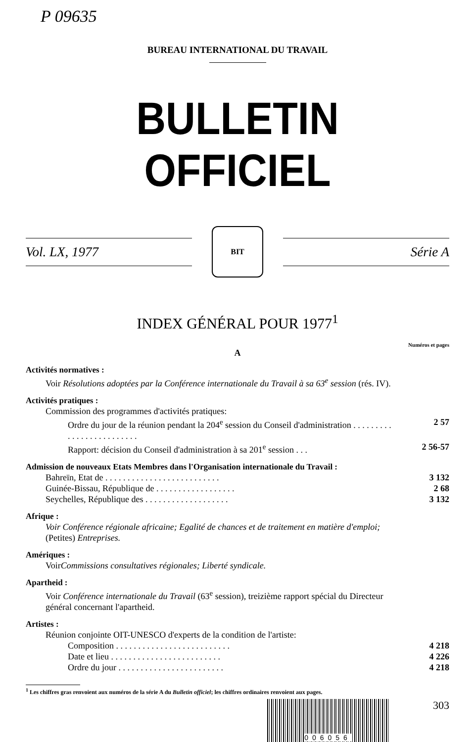P 09635
BUREAU INTERNATIONAL DU TRAVAIL
BULLETIN OFFICIEL
Vol. LX, 1977
BIT
Série A
INDEX GÉNÉRAL POUR 1977<sup>1</sup>
Numéros et pages
A
Activités normatives :
Voir Résolutions adoptées par la Conférence internationale du Travail à sa 63<sup>e</sup> session (rés. IV).
Activités pratiques :
Commission des programmes d'activités pratiques:
Ordre du jour de la réunion pendant la 204<sup>e</sup> session du Conseil d'administration . . . . . . . . . . . . . . . . . . . . . . . . .
2 57
Rapport: décision du Conseil d'administration à sa 201<sup>e</sup> session . . .
2 56-57
Admission de nouveaux Etats Membres dans l'Organisation internationale du Travail :
Bahreïn, Etat de . . . . . . . . . . . . . . . . . . . . . . . . . .
3 132
Guinée-Bissau, République de . . . . . . . . . . . . . . . . . . 2 68
Seychelles, République des . . . . . . . . . . . . . . . . . . . 3 132
Afrique :
Voir Conférence régionale africaine; Egalité de chances et de traitement en matière d'emploi; (Petites) Entreprises.
Amériques :
Voir Commissions consultatives régionales; Liberté syndicale.
Apartheid :
Voir Conférence internationale du Travail (63<sup>e</sup> session), treizième rapport spécial du Directeur général concernant l'apartheid.
Artistes :
Réunion conjointe OIT-UNESCO d'experts de la condition de l'artiste:
Composition . . . . . . . . . . . . . . . . . . . . . . . . . .
4 218
Date et lieu . . . . . . . . . . . . . . . . . . . . . . . . .
4 226
Ordre du jour . . . . . . . . . . . . . . . . . . . . . . . .
4 218
<sup>1</sup> Les chiffres gras renvoient aux numéros de la série A du Bulletin officiel; les chiffres ordinaires renvoient aux pages.
006056
303